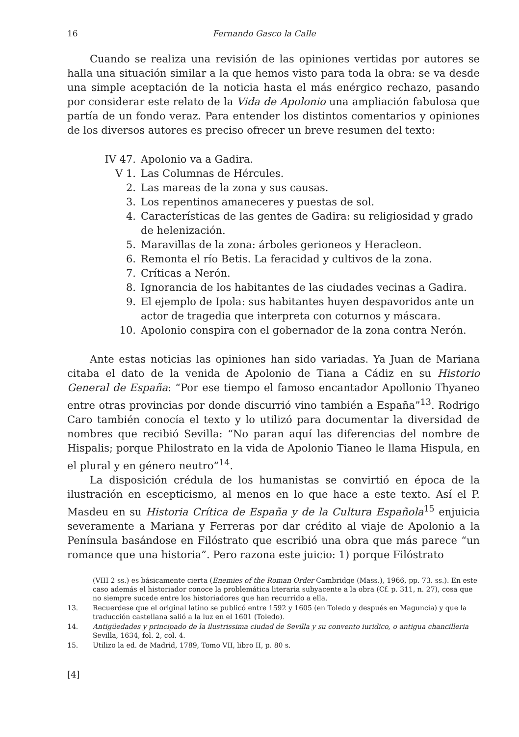16 Fernando Gasco la Calle
Cuando se realiza una revisión de las opiniones vertidas por autores se halla una situación similar a la que hemos visto para toda la obra: se va desde una simple aceptación de la noticia hasta el más enérgico rechazo, pasando por considerar este relato de la Vida de Apolonio una ampliación fabulosa que partía de un fondo veraz. Para entender los distintos comentarios y opiniones de los diversos autores es preciso ofrecer un breve resumen del texto:
IV 47. Apolonio va a Gadira.
V 1. Las Columnas de Hércules.
2. Las mareas de la zona y sus causas.
3. Los repentinos amaneceres y puestas de sol.
4. Características de las gentes de Gadira: su religiosidad y grado de helenización.
5. Maravillas de la zona: árboles gerioneos y Heracleon.
6. Remonta el río Betis. La feracidad y cultivos de la zona.
7. Críticas a Nerón.
8. Ignorancia de los habitantes de las ciudades vecinas a Gadira.
9. El ejemplo de Ipola: sus habitantes huyen despavoridos ante un actor de tragedia que interpreta con coturnos y máscara.
10. Apolonio conspira con el gobernador de la zona contra Nerón.
Ante estas noticias las opiniones han sido variadas. Ya Juan de Mariana citaba el dato de la venida de Apolonio de Tiana a Cádiz en su Historio General de España: “Por ese tiempo el famoso encantador Apollonio Thyaneo entre otras provincias por donde discurrió vino también a España”<sup>13</sup>. Rodrigo Caro también conocía el texto y lo utilizó para documentar la diversidad de nombres que recibió Sevilla: “No paran aquí las diferencias del nombre de Hispalis; porque Philostrato en la vida de Apolonio Tianeo le llama Hispula, en el plural y en género neutro”<sup>14</sup>.
La disposición crédula de los humanistas se convirtió en época de la ilustración en escepticismo, al menos en lo que hace a este texto. Así el P. Masdeu en su Historia Crítica de España y de la Cultura Española<sup>15</sup> enjuicia severamente a Mariana y Ferreras por dar crédito al viaje de Apolonio a la Península basándose en Filóstrato que escribió una obra que más parece “un romance que una historia”. Pero razona este juicio: 1) porque Filóstrato
(VIII 2 ss.) es básicamente cierta (Enemies of the Roman Order Cambridge (Mass.), 1966, pp. 73. ss.). En este caso además el historiador conoce la problemática literaria subyacente a la obra (Cf. p. 311, n. 27), cosa que no siempre sucede entre los historiadores que han recurrido a ella.
13. Recuerdese que el original latino se publicó entre 1592 y 1605 (en Toledo y después en Maguncia) y que la traducción castellana salió a la luz en el 1601 (Toledo).
14. Antigüedades y principado de la ilustrissima ciudad de Sevilla y su convento iuridico, o antigua chancilleria Sevilla, 1634, fol. 2, col. 4.
15. Utilizo la ed. de Madrid, 1789, Tomo VII, libro II, p. 80 s.
[4]